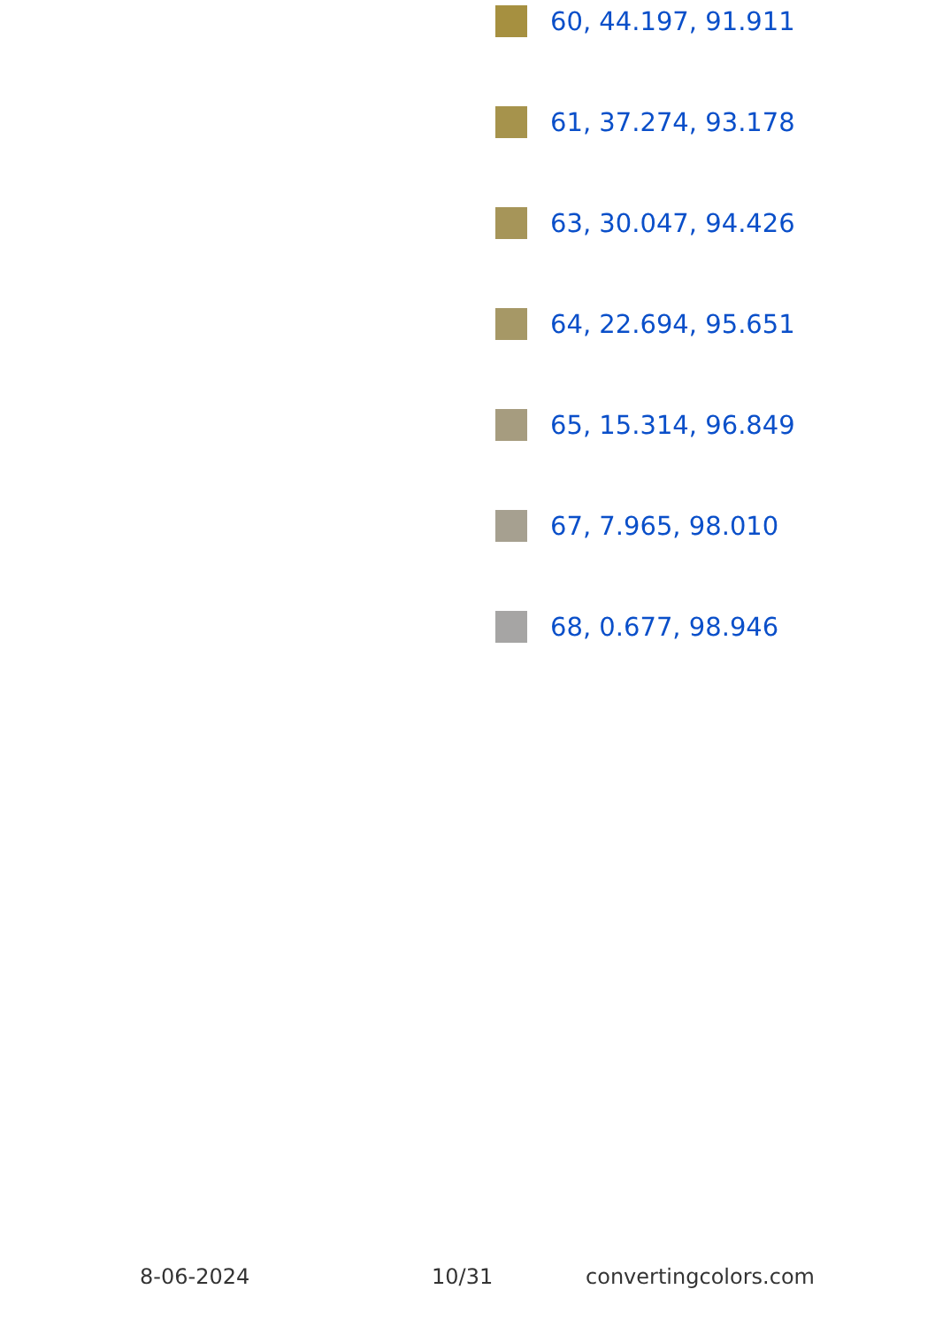60, 44.197, 91.911
61, 37.274, 93.178
63, 30.047, 94.426
64, 22.694, 95.651
65, 15.314, 96.849
67, 7.965, 98.010
68, 0.677, 98.946
8-06-2024 10/31 convertingcolors.com